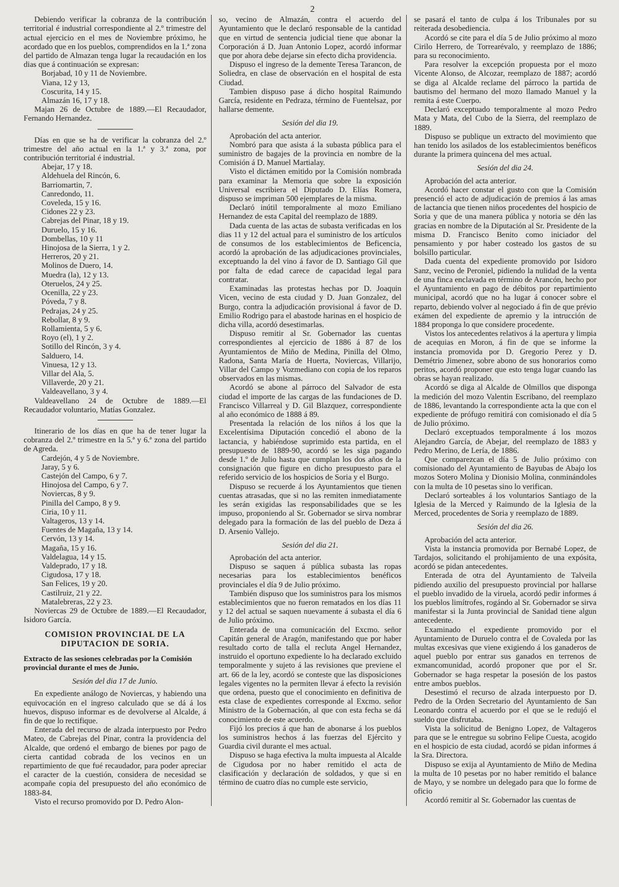2
Debiendo verificar la cobranza de la contribución territorial é industrial correspondiente al 2.º trimestre del actual ejercicio en el mes de Noviembre próximo, he acordado que en los pueblos, comprendidos en la 1.ª zona del partido de Almazan tenga lugar la recaudación en los dias que á continuación se expresan:
Borjabad, 10 y 11 de Noviembre.
Viana, 12 y 13,
Coscurita, 14 y 15.
Almazán 16, 17 y 18.
Majan 26 de Octubre de 1889.—El Recaudador, Fernando Hernandez.
Días en que se ha de verificar la cobranza del 2.º trimestre del año actual en la 1.ª y 3.ª zona, por contribución territorial é industrial.
Abejar, 17 y 18.
Aldehuela del Rincón, 6.
Barriomartin, 7.
Canredondo, 11.
Coveleda, 15 y 16.
Cidones 22 y 23.
Cabrejas del Pinar, 18 y 19.
Duruelo, 15 y 16.
Dombellas, 10 y 11
Hinojosa de la Sierra, 1 y 2.
Herreros, 20 y 21.
Molinos de Duero, 14.
Muedra (la), 12 y 13.
Oteruelos, 24 y 25.
Ocenilla, 22 y 23.
Póveda, 7 y 8.
Pedrajas, 24 y 25.
Rebollar, 8 y 9.
Rollamienta, 5 y 6.
Royo (el), 1 y 2.
Sotillo del Rincón, 3 y 4.
Salduero, 14.
Vinuesa, 12 y 13.
Villar del Ala, 5.
Villaverde, 20 y 21.
Valdeavellano, 3 y 4.
Valdeavellano 24 de Octubre de 1889.—El Recaudador voluntario, Matías Gonzalez.
Itinerario de los días en que ha de tener lugar la cobranza del 2.º trimestre en la 5.ª y 6.ª zona del partido de Agreda.
Cardejón, 4 y 5 de Noviembre.
Jaray, 5 y 6.
Castejón del Campo, 6 y 7.
Hinojosa del Campo, 6 y 7.
Noviercas, 8 y 9.
Pinilla del Campo, 8 y 9.
Ciria, 10 y 11.
Valtageros, 13 y 14.
Fuentes de Magaña, 13 y 14.
Cervón, 13 y 14.
Magaña, 15 y 16.
Valdelagua, 14 y 15.
Valdeprado, 17 y 18.
Cigudosa, 17 y 18.
San Felices, 19 y 20.
Castilruiz, 21 y 22.
Matalebreras, 22 y 23.
Noviercas 29 de Octubre de 1889.—El Recaudador, Isidoro García.
COMISION PROVINCIAL DE LA DIPUTACION DE SORIA.
Extracto de las sesiones celebradas por la Comisión provincial durante el mes de Junio.
Sesión del dia 17 de Junio.
En expediente análogo de Noviercas, y habiendo una equivocación en el ingreso calculado que se dá á los huevos, dispuso informar es de devolverse al Alcalde, á fin de que lo rectifique.
Enterada del recurso de alzada interpuesto por Pedro Mateo, de Cabrejas del Pinar, contra la providencia del Alcalde, que ordenó el embargo de bienes por pago de cierta cantidad cobrada de los vecinos en un repartimiento de que fué recaudador, para poder apreciar el caracter de la cuestión, considera de necesidad se acompañe copia del presupuesto del año económico de 1883-84.
Visto el recurso promovido por D. Pedro Alon-
so, vecino de Almazán, contra el acuerdo del Ayuntamiento que le declaró responsable de la cantidad que en virtud de sentencia judicial tiene que abonar la Corporación á D. Juan Antonio Lopez, acordó informar que por ahora debe dejarse sin efecto dicha providencia.
Dispuso el ingreso de la demente Teresa Tarancon, de Soliedra, en clase de observación en el hospital de esta Ciudad.
Tambien dispuso pase á dicho hospital Raimundo García, residente en Pedraza, término de Fuentelsaz, por hallarse demente.
Sesión del dia 19.
Aprobación del acta anterior.
Nombró para que asista á la subasta pública para el suministro de bagajes de la provincia en nombre de la Comisión á D. Manuel Martialay.
Visto el dictámen emitido por la Comisión nombrada para examinar la Memoria que sobre la exposición Universal escribiera el Diputado D. Elías Romera, dispuso se impriman 500 ejemplares de la misma.
Declaró inútil temporalmente al mozo Emiliano Hernandez de esta Capital del reemplazo de 1889.
Dada cuenta de las actas de subasta verificadas en los dias 11 y 12 del actual para el suministro de los artículos de consumos de los establecimientos de Beficencia, acordó la aprobación de las adjudicaciones provinciales, exceptuando la del vino á favor de D. Santiago Gil que por falta de edad carece de capacidad legal para contratar.
Examinadas las protestas hechas por D. Joaquin Vicen, vecino de esta ciudad y D. Juan Gonzalez, del Burgo, contra la adjudicación provisional á favor de D. Emilio Rodrigo para el abastode harinas en el hospicio de dicha villa, acordó desestimarlas.
Dispuso remitir al Sr. Gobernador las cuentas correspondientes al ejercicio de 1886 á 87 de los Ayuntamientos de Miño de Medina, Pinilla del Olmo, Radona, Santa María de Huerta, Noviercas, Villarijo, Villar del Campo y Vozmediano con copia de los reparos observados en las mismas.
Acordó se abone al párroco del Salvador de esta ciudad el importe de las cargas de las fundaciones de D. Francisco Villarreal y D. Gil Blazquez, correspondiente al año económico de 1888 á 89.
Presentada la relación de los niños á los que la Excelentísima Diputación concedió el abono de la lactancia, y habiéndose suprimido esta partida, en el presupuesto de 1889-90, acordó se les siga pagando desde 1.º de Julio hasta que cumplan los dos años de la consignación que figure en dicho presupuesto para el referido servicio de los hospicios de Soria y el Burgo.
Dispuso se recuerde á los Ayuntamientos que tienen cuentas atrasadas, que si no las remiten inmediatamente les serán exigidas las responsabilidades que se les impuso, proponiendo al Sr. Gobernador se sirva nombrar delegado para la formación de las del pueblo de Deza á D. Arsenio Vallejo.
Sesión del dia 21.
Aprobación del acta anterior.
Dispuso se saquen á pública subasta las ropas necesarias para los establecimientos benéficos provinciales el día 9 de Julio próximo.
También dispuso que los suministros para los mismos establecimientos que no fueron rematados en los días 11 y 12 del actual se saquen nuevamente á subasta el día 6 de Julio próximo.
Enterada de una comunicación del Excmo. señor Capitán general de Aragón, manifestando que por haber resultado corto de talla el recluta Angel Hernandez, instruido el oportuno expediente lo ha declarado excluido temporalmente y sujeto á las revisiones que previene el art. 66 de la ley, acordó se conteste que las disposiciones legales vigentes no la permiten llevar á efecto la revisión que ordena, puesto que el conocimiento en definitiva de esta clase de expedientes corresponde al Excmo. señor Ministro de la Gobernación, al que con esta fecha se dá conocimiento de este acuerdo.
Fijó los precios á que han de abonarse á los pueblos los suministros hechos á las fuerzas del Ejército y Guardia civil durante el mes actual.
Dispuso se haga efectiva la multa impuesta al Alcalde de Cigudosa por no haber remitido el acta de clasificación y declaración de soldados, y que si en término de cuatro días no cumple este servicio,
se pasará el tanto de culpa á los Tribunales por su reiterada desobediencia.
Acordó se cite para el día 5 de Julio próximo al mozo Cirilo Herrero, de Torrearévalo, y reemplazo de 1886; para su reconocimiento.
Para resolver la excepción propuesta por el mozo Vicente Alonso, de Alcozar, reemplazo de 1887; acordó se diga al Alcalde reclame del párroco la partida de bautismo del hermano del mozo llamado Manuel y la remita á este Cuerpo.
Declaró exceptuado temporalmente al mozo Pedro Mata y Mata, del Cubo de la Sierra, del reemplazo de 1889.
Dispuso se publique un extracto del movimiento que han tenido los asilados de los establecimientos benéficos durante la primera quincena del mes actual.
Sesión del dia 24.
Aprobación del acta anterior.
Acordó hacer constar el gusto con que la Comisión presenció el acto de adjudicación de premios á las amas de lactancia que tienen niños procedentes del hospicio de Soria y que de una manera pública y notoria se dén las gracias en nombre de la Diputación al Sr. Presidente de la misma D. Francisco Benito como iniciador del pensamiento y por haber costeado los gastos de su bolsillo particular.
Dada cuenta del expediente promovido por Isidoro Sanz, vecino de Peroniel, pidiendo la nulidad de la venta de una finca enclavada en término de Arancón, hecho por el Ayuntamiento en pago de débitos por repartimiento municipal, acordó que no ha lugar á conocer sobre el reparto, debiendo volver al negociado á fin de que prévio exámen del expediente de apremio y la intrucción de 1884 proponga lo que considere procedente.
Vistos los antecedentes relativos á la apertura y limpia de acequias en Moron, á fin de que se informe la instancia promovida por D. Gregorio Perez y D. Demétrio Jimenez, sobre abono de sus honorarios como peritos, acordó proponer que esto tenga lugar cuando las obras se hayan realizado.
Acordó se diga al Alcalde de Olmillos que disponga la medición del mozo Valentin Escribano, del reemplazo de 1886, levantando la correspondiente acta la que con el expediente de prófugo remitirá con comisionado el día 5 de Julio próximo.
Declaró exceptuados temporalmente á los mozos Alejandro García, de Abejar, del reemplazo de 1883 y Pedro Merino, de Lería, de 1886.
Que comparezcan el día 5 de Julio próximo con comisionado del Ayuntamiento de Bayubas de Abajo los mozos Sotero Molina y Dionisio Molina, conminándoles con la multa de 10 pesetas sino lo verifican.
Declaró sorteables á los voluntarios Santiago de la Iglesia de la Merced y Raimundo de la Iglesia de la Merced, procedentes de Soria y reemplazo de 1889.
Sesión del dia 26.
Aprobación del acta anterior.
Vista la instancia promovida por Bernabé Lopez, de Tardajos, solicitando el prohijamiento de una expósita, acordó se pidan antecedentes.
Enterada de otra del Ayuntamiento de Talveila pidiendo auxilio del presupuesto provincial por hallarse el pueblo invadido de la viruela, acordó pedir informes á los pueblos limítrofes, rogándo al Sr. Gobernador se sirva manifestar si la Junta provincial de Sanidad tiene algun antecedente.
Examinado el expediente promovido por el Ayuntamiento de Duruelo contra el de Covaleda por las multas excesivas que viene exigiendo á los ganaderos de aquel pueblo por entrar sus ganados en terrenos de exmancomunidad, acordó proponer que por el Sr. Gobernador se haga respetar la posesión de los pastos entre ambos pueblos.
Desestimó el recurso de alzada interpuesto por D. Pedro de la Orden Secretario del Ayuntamiento de San Leonardo contra el acuerdo por el que se le redujó el sueldo que disfrutaba.
Vista la solicitud de Benigno Lopez, de Valtageros para que se le entregue su sobrino Felipe Cuesta, acogido en el hospicio de esta ciudad, acordó se pidan informes á la Sra. Directora.
Dispuso se exija al Ayuntamiento de Miño de Medina la multa de 10 pesetas por no haber remitido el balance de Mayo, y se nombre un delegado para que lo forme de oficio
Acordó remitir al Sr. Gobernador las cuentas de